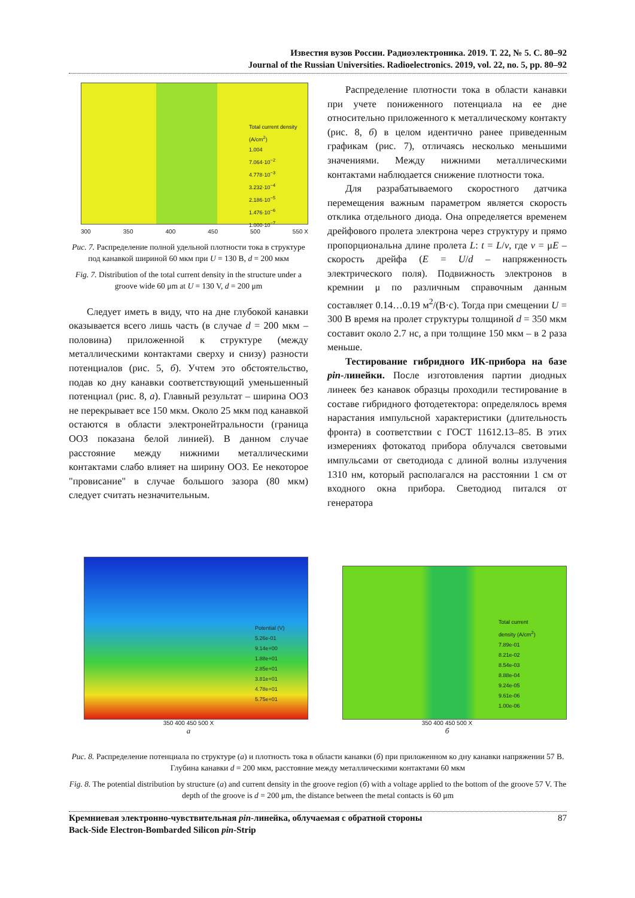Известия вузов России. Радиоэлектроника. 2019. Т. 22, № 5. С. 80–92
Journal of the Russian Universities. Radioelectronics. 2019, vol. 22, no. 5, pp. 80–92
Total current density
(A/cm<sup>2</sup>)
1.004
7.064·10<sup>−2</sup>
4.778·10<sup>−3</sup>
3.232·10<sup>−4</sup>
2.186·10<sup>−5</sup>
1.476·10<sup>−6</sup>
1.000·10<sup>−7</sup>
300 350 400 450 500 550 X
Рис. 7. Распределение полной удельной плотности тока в структуре под канавкой шириной 60 мкм при U = 130 В, d = 200 мкм
Fig. 7. Distribution of the total current density in the structure under a groove wide 60 μm at U = 130 V, d = 200 μm
Следует иметь в виду, что на дне глубокой канавки оказывается всего лишь часть (в случае d = 200 мкм – половина) приложенной к структуре (между металлическими контактами сверху и снизу) разности потенциалов (рис. 5, б). Учтем это обстоятельство, подав ко дну канавки соответствующий уменьшенный потенциал (рис. 8, а). Главный результат – ширина ООЗ не перекрывает все 150 мкм. Около 25 мкм под канавкой остаются в области электронейтральности (граница ООЗ показана белой линией). В данном случае расстояние между нижними металлическими контактами слабо влияет на ширину ООЗ. Ее некоторое "провисание" в случае большого зазора (80 мкм) следует считать незначительным.
Распределение плотности тока в области канавки при учете пониженного потенциала на ее дне относительно приложенного к металлическому контакту (рис. 8, б) в целом идентично ранее приведенным графикам (рис. 7), отличаясь несколько меньшими значениями. Между нижними металлическими контактами наблюдается снижение плотности тока.
Для разрабатываемого скоростного датчика перемещения важным параметром является скорость отклика отдельного диода. Она определяется временем дрейфового пролета электрона через структуру и прямо пропорциональна длине пролета L: t = L/v, где v = μE – скорость дрейфа (E = U/d – напряженность электрического поля). Подвижность электронов в кремнии μ по различным справочным данным составляет 0.14…0.19 м<sup>2</sup>/(В·с). Тогда при смещении U = 300 В время на пролет структуры толщиной d = 350 мкм составит около 2.7 нс, а при толщине 150 мкм – в 2 раза меньше.
Тестирование гибридного ИК-прибора на базе pin-линейки. После изготовления партии диодных линеек без канавок образцы проходили тестирование в составе гибридного фотодетектора: определялось время нарастания импульсной характеристики (длительность фронта) в соответствии с ГОСТ 11612.13–85. В этих измерениях фотокатод прибора облучался световыми импульсами от светодиода с длиной волны излучения 1310 нм, который располагался на расстоянии 1 см от входного окна прибора. Светодиод питался от генератора
Potential (V)
5.26e-01
9.14e+00
1.88e+01
2.85e+01
3.81e+01
4.78e+01
5.75e+01
350 400 450 500 X
а
Total current
density (A/cm<sup>2</sup>)
7.89e-01
8.21e-02
8.54e-03
8.88e-04
9.24e-05
9.61e-06
1.00e-06
350 400 450 500 X
б
Рис. 8. Распределение потенциала по структуре (а) и плотность тока в области канавки (б) при приложенном ко дну канавки напряжении 57 В. Глубина канавки d = 200 мкм, расстояние между металлическими контактами 60 мкм
Fig. 8. The potential distribution by structure (a) and current density in the groove region (б) with a voltage applied to the bottom of the groove 57 V. The depth of the groove is d = 200 μm, the distance between the metal contacts is 60 μm
Кремниевая электронно-чувствительная pin-линейка, облучаемая с обратной стороны
Back-Side Electron-Bombarded Silicon pin-Strip
87